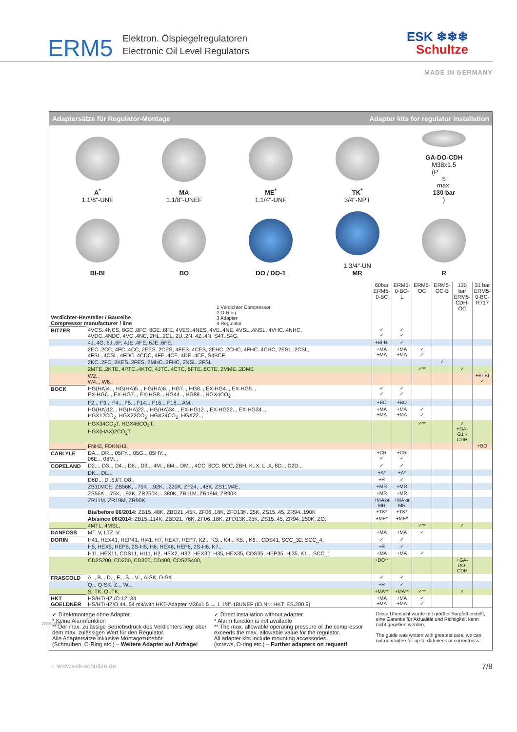ERM5
Elektron. Ölspiegelregulatoren
Electronic Oil Level Regulators
ESK ❄❄❄
Schultze
MADE IN GERMANY
Adaptersätze für Regulator-Montage Adapter kits for regulator installation
A<sup>*</sup>
1.1/8"-UNF
MA
1.1/8"-UNEF
ME<sup>*</sup>
1.1/4"-UNF
TK<sup>*</sup>
3/4"-NPT
GA-DO-CDH
M38x1.5
(P<sub>S</sub>max:
130 bar)
BI-BI
BO
DO / DO-1
1.3/4"-UN
MR
R
| Verdichter-Hersteller / Baureihe Compressor manufacturer / line | | 1 Verdichter Compressor 2 O-Ring 3 Adapter 4 Regulator | 60bar ERM5-0-BC | ERM5-0-BC-L | ERM5-OC | ERM5-OC-B | 130 bar ERM5-CDH-OC | 31 bar ERM5-0-BC-R717 |
| BITZER | 4VCS..4NCS, 8GC..8FC, 8GE..8FE, 4VES..4NES, 4VE..4NE, 4VSL..4NSL, 4VHC..4NHC, 4VDC..4NDC, 4VC..4NC, 2HL..2CL, 2U..2N, 4Z..4N, S4T..S4G, | | ✓ ✓ | ✓ ✓ | | | | |
| | 4J..4G, 6J..6F, 4JE..4FE, 6JE..6FE, | | +BI-BI | ✓ | | | | |
| | 2EC..2CC, 4FC..4CC, 2EES..2CES, 4FES..4CES, 2EHC..2CHC, 4FHC..4CHC, 2ESL..2CSL, 4FSL..4CSL, 4FDC..4CDC, 4FE..4CE, 4DE..4CE, S4BCF, | | +MA +MA | +MA +MA | ✓ ✓ | | | |
| | 2KC..2FC, 2KES..2FES, 2MHC..2FHC, 2NSL..2FSL | | | | | ✓ | | |
| | 2MTE..2KTE, 4PTC..4KTC, 4JTC..4CTC, 6FTE..6CTE, 2MME..2DME | | | | ✓** | | ✓ | |
| | W2.. W4.., W6.. | | | | | | | +BI-BI ✓ |
| BOCK | HG(HA)4.., HG(HA)5.., HG(HA)6.., HG7.., HG8.., EX-HG4.., EX-HG5.., EX-HG6.., EX-HG7.., EX-HG8.., HG44.., HG88.., HGX4CO<sub>2</sub> | | ✓ ✓ | ✓ ✓ | | | | |
| | F2.., F3.., F4.., F5.., F14.., F16.., F18.., AM.. | | +BO | +BO | | | | |
| | HG(HA)12.., HG(HA)22.., HG(HA)34.., EX-HG12.., EX-HG22.., EX-HG34.., HGX12CO<sub>2</sub>, HGX22CO<sub>2</sub>, HGX34CO<sub>2</sub>, HGX22.., | | +MA +MA | +MA +MA | ✓ ✓ | | | |
| | HGX34CO<sub>2</sub>T, HGX46CO<sub>2</sub>T, HGX(HAX)2CO<sub>2</sub>T | | | | ✓** | | ✓ +GA-G1"-CDH | |
| | FNH3, FDKNH3 | | | | | | | +BO |
| CARLYLE | DA.., DR.., 05FY.., 05G.., 05HY.., 06E.., 06M.., | | +CR ✓ | +CR ✓ | | | | |
| COPELAND | D2..., D3.., D4.., D6.., D9.., 4M.., 6M.., DM.., 4CC, 6CC, 8CC, 2BH, K..X, L..X, 8D.., D2D.., | | ✓ | ✓ | | | | |
| | DK.., DL.., | | +A* | +A* | | | | |
| | D6D.., D..6J/T, D8.. | | +R | ✓ | | | | |
| | ZB11MCE, ZB56K, ..75K, ..92K, ..220K, ZF24, ..48K, ZS11M4E, | | +MR | +MR | | | | |
| | ZS56K, ..75K, ..92K, ZR250K, ..380K, ZR11M..ZR19M, ZR90K | | +MR | +MR | | | | |
| | ZR11M..ZR19M, ZR90K | | +MA or MR | +MA or MR | | | | |
| | Bis/before 06/2014: ZB15..48K, ZBD21..45K, ZF06..18K, ZFD13K..25K, ZS15..45, ZR94..190K | | +TK* | +TK* | | | | |
| | Ab/since 06/2014: ZB15..114K, ZBD21..76K, ZF06..18K, ZFD13K..25K, ZS15..45, ZR94..250K, ZO.. | | +ME* | +ME* | | | | |
| | 4MTL, 4MSL, | | | | ✓** | | ✓ | |
| DANFOSS | MT..V, LTZ..V | | +MA | +MA | ✓ | | | |
| DORIN | H41, HEX41, HEP41, HI41, H7, HEX7, HEP7, K2.., K3.., K4.., K5.., K6.., CDS41, SCC_32..SCC_4, | | ✓ | ✓ | | | | |
| | H5, HEX5, HEP5, 2S-H5, H6, HEX6, HEP6, 2S-H6, K7... | | +R | ✓ | | | | |
| | H11, HEX11, CDS11, HI11, H2, HEX2, H32, HEX32, H35, HEX35, CDS35, HEP35, HI35, K1.., SCC_1 | | +MA | +MA | ✓ | | | |
| | CD2S200, CD200, CD300, CD400, CDS2S400, | | +DO** | | | | +GA-DO-CDH | |
| FRASCOLD | A.., B.., D.., F.., S.., V.., A-SK, D-SK | | ✓ | ✓ | | | | |
| | Q.., Q-SK, Z.., W.., | | +R | ✓ | | | | |
| | S..TK, Q..TK, | | +MA** | +MA** | ✓** | | ✓ | |
| HKT GOELDNER | HS/HT/HZ /O 12..34 HS/HT/HZ/O 44..54 mit/with HKT-Adapter M36x1.5 → 1.1/8"-18UNEF (ID.Nr.: HKT: ES.200.9) | | +MA +MA | +MA +MA | ✓ ✓ | | | |
✓ Direktmontage ohne Adapter
* Keine Alarmfunktion
** Der max. zulässige Betriebsdruck des Verdichters liegt über dem max. zulässigen Wert für den Regulator.
Alle Adaptersätze inklusive Montagezubehör
(Schrauben, O-Ring etc.) – Weitere Adapter auf Anfrage!
✓ Direct installation without adapter
* Alarm function is not available
** The max. allowable operating pressure of the compressor exceeds the max. allowable value for the regulator.
All adapter kits include mounting accessories
(screws, O-ring etc.) – Further adapters on request!
Diese Übersicht wurde mit größter Sorgfalt erstellt, eine Garantie für Aktualität und Richtigkeit kann nicht gegeben werden.
The guide was written with greatest care, we can not guarantee for up-to-dateness or correctness.
20161006
→ www.esk-schultze.de 7/8